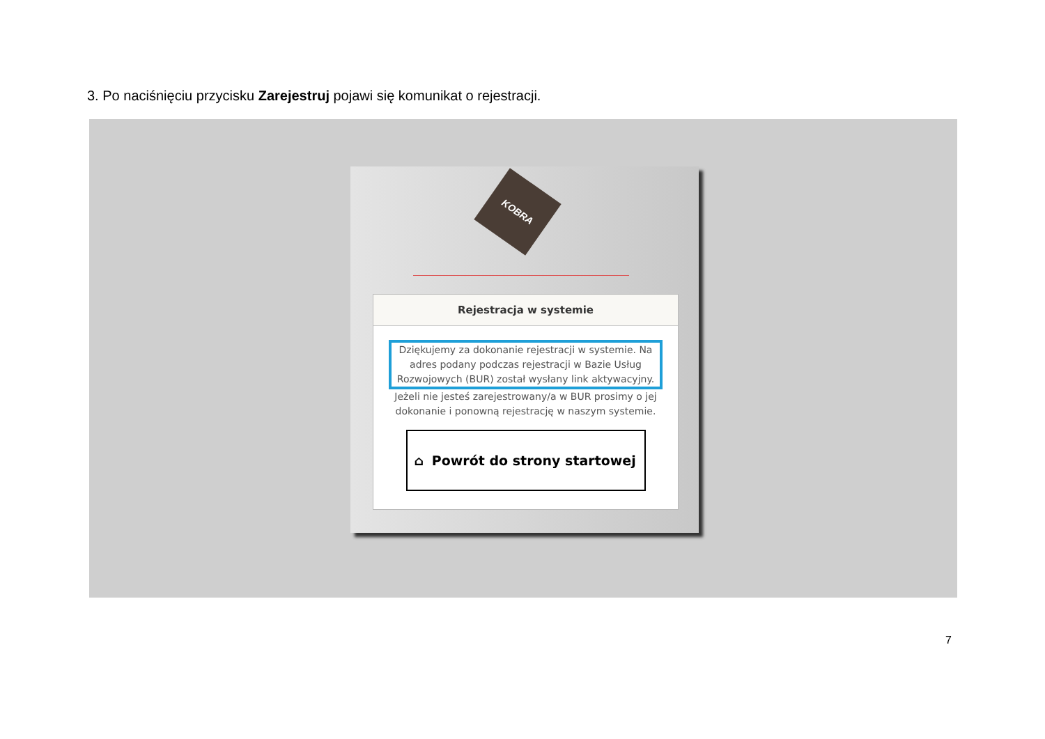3. Po naciśnięciu przycisku Zarejestruj pojawi się komunikat o rejestracji.
KOBRA
Rejestracja w systemie
Dziękujemy za dokonanie rejestracji w systemie. Na adres podany podczas rejestracji w Bazie Usług Rozwojowych (BUR) został wysłany link aktywacyjny.
Jeżeli nie jesteś zarejestrowany/a w BUR prosimy o jej dokonanie i ponowną rejestrację w naszym systemie.
⌂ Powrót do strony startowej
7